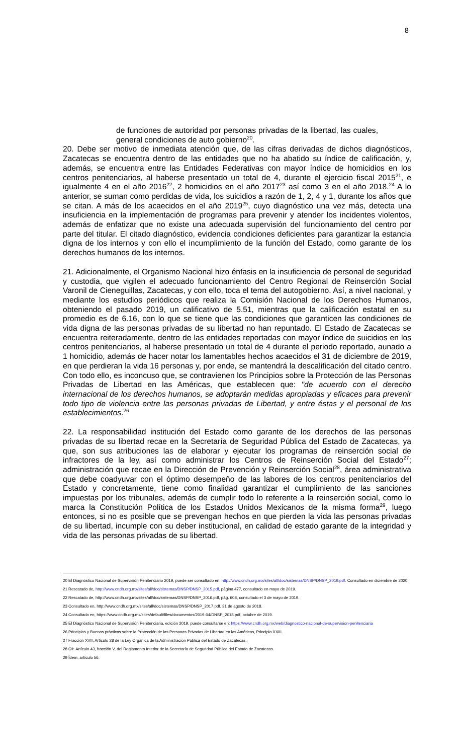8
de funciones de autoridad por personas privadas de la libertad, las cuales, general condiciones de auto gobierno<sup>20</sup>.
20. Debe ser motivo de inmediata atención que, de las cifras derivadas de dichos diagnósticos, Zacatecas se encuentra dentro de las entidades que no ha abatido su índice de calificación, y, además, se encuentra entre las Entidades Federativas con mayor índice de homicidios en los centros penitenciarios, al haberse presentado un total de 4, durante el ejercicio fiscal 2015<sup>21</sup>, e igualmente 4 en el año 2016<sup>22</sup>, 2 homicidios en el año 2017<sup>23</sup> así como 3 en el año 2018.<sup>24</sup> A lo anterior, se suman como perdidas de vida, los suicidios a razón de 1, 2, 4 y 1, durante los años que se citan. A más de los acaecidos en el año 2019<sup>25</sup>, cuyo diagnóstico una vez más, detecta una insuficiencia en la implementación de programas para prevenir y atender los incidentes violentos, además de enfatizar que no existe una adecuada supervisión del funcionamiento del centro por parte del titular. El citado diagnóstico, evidencia condiciones deficientes para garantizar la estancia digna de los internos y con ello el incumplimiento de la función del Estado, como garante de los derechos humanos de los internos.
21. Adicionalmente, el Organismo Nacional hizo énfasis en la insuficiencia de personal de seguridad y custodia, que vigilen el adecuado funcionamiento del Centro Regional de Reinserción Social Varonil de Cieneguillas, Zacatecas, y con ello, toca el tema del autogobierno. Así, a nivel nacional, y mediante los estudios periódicos que realiza la Comisión Nacional de los Derechos Humanos, obteniendo el pasado 2019, un calificativo de 5.51, mientras que la calificación estatal en su promedio es de 6.16, con lo que se tiene que las condiciones que garanticen las condiciones de vida digna de las personas privadas de su libertad no han repuntado. El Estado de Zacatecas se encuentra reiteradamente, dentro de las entidades reportadas con mayor índice de suicidios en los centros penitenciarios, al haberse presentado un total de 4 durante el periodo reportado, aunado a 1 homicidio, además de hacer notar los lamentables hechos acaecidos el 31 de diciembre de 2019, en que perdieran la vida 16 personas y, por ende, se mantendrá la descalificación del citado centro. Con todo ello, es inconcuso que, se contravienen los Principios sobre la Protección de las Personas Privadas de Libertad en las Américas, que establecen que: "de acuerdo con el derecho internacional de los derechos humanos, se adoptarán medidas apropiadas y eficaces para prevenir todo tipo de violencia entre las personas privadas de Libertad, y entre éstas y el personal de los establecimientos.<sup>26</sup>
22. La responsabilidad institución del Estado como garante de los derechos de las personas privadas de su libertad recae en la Secretaría de Seguridad Pública del Estado de Zacatecas, ya que, son sus atribuciones las de elaborar y ejecutar los programas de reinserción social de infractores de la ley, así como administrar los Centros de Reinserción Social del Estado<sup>27</sup>; administración que recae en la Dirección de Prevención y Reinserción Social<sup>28</sup>, área administrativa que debe coadyuvar con el óptimo desempeño de las labores de los centros penitenciarios del Estado y concretamente, tiene como finalidad garantizar el cumplimiento de las sanciones impuestas por los tribunales, además de cumplir todo lo referente a la reinserción social, como lo marca la Constitución Política de los Estados Unidos Mexicanos de la misma forma<sup>29</sup>, luego entonces, si no es posible que se prevengan hechos en que pierden la vida las personas privadas de su libertad, incumple con su deber institucional, en calidad de estado garante de la integridad y vida de las personas privadas de su libertad.
20 El Diagnóstico Nacional de Supervisión Penitenciario 2019, puede ser consultado en: http://www.cndh.org.mx/sites/all/doc/sistemas/DNSP/DNSP_2019.pdf. Consultado en diciembre de 2020.
21 Rescatado de, http://www.cndh.org.mx/sites/all/doc/sistemas/DNSP/DNSP_2015.pdf, página 477, consultado en mayo de 2019.
22 Rescatado de, http://www.cndh.org.mx/sites/all/doc/sistemas/DNSP/DNSP_2016.pdf, pág. 608, consultado el 3 de mayo de 2019.
23 Consultado en, http://www.cndh.org.mx/sites/all/doc/sistemas/DNSP/DNSP_2017.pdf. 31 de agosto de 2018.
24 Consultado en, https://www.cndh.org.mx/sites/default/files/documentos/2019-04/DNSP_2018.pdf, octubre de 2019.
25 El Diagnóstico Nacional de Supervisión Penitenciaria, edición 2019, puede consultarse en: https://www.cndh.org.mx/web/diagnostico-nacional-de-supervision-penitenciaria
26 Principios y Buenas prácticas sobre la Protección de las Personas Privadas de Libertad en las Américas, Principio XXIII.
27 Fracción XVII, Artículo 28 de la Ley Orgánica de la Administración Pública del Estado de Zacatecas.
28 Cfr. Artículo 43, fracción V, del Reglamento Interior de la Secretaría de Seguridad Pública del Estado de Zacatecas.
29 Ídem, artículo 56.